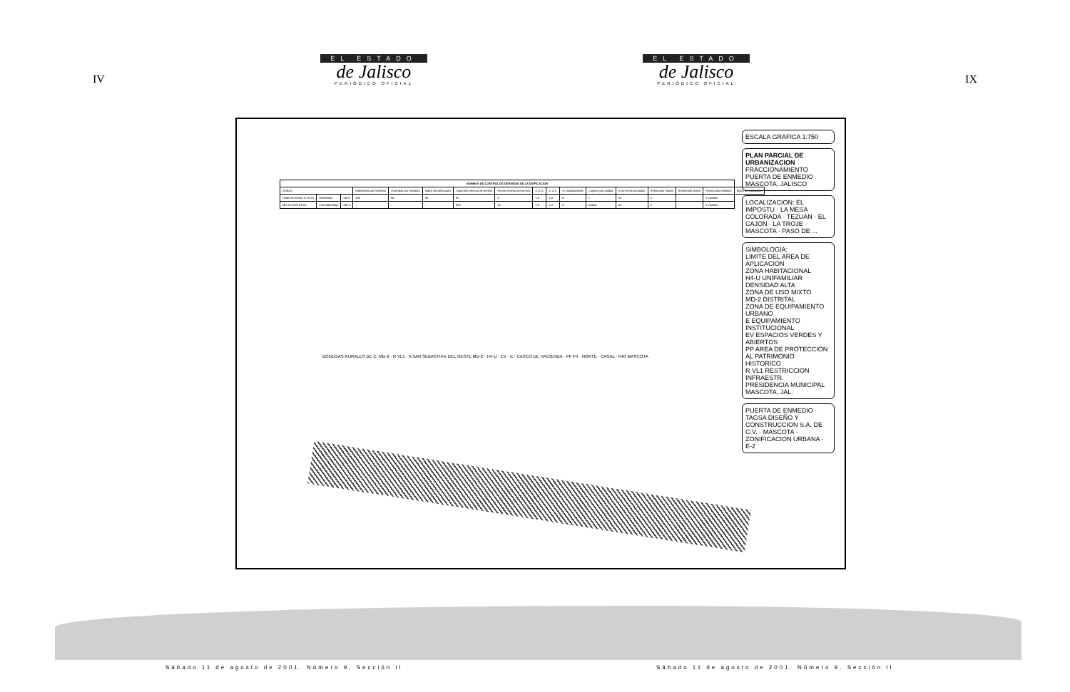IV
EL ESTADO
de Jalisco
PERIÓDICO OFICIAL
EL ESTADO
de Jalisco
PERIÓDICO OFICIAL
IX
| NORMAS DE CONTROL DE DENSIDAD DE LA EDIFICACION | | | | | | | | | | | | | | | | |
| --- | --- | --- | --- | --- | --- | --- | --- | --- | --- | --- | --- | --- | --- | --- | --- | --- |
| ZONAS | | | Habitantes por hectárea | Viviendas por hectárea | Índice de edificación | Superficie mínima de terreno | Frente mínimo del terreno | C.O.S. | C.U.S. | m. multiplicables | Cajones por unidad | % de frente jardinado | Restricción frontal | Restricción lateral | Restricción posterior | Modo de edificación |
| HABITACIONAL D. ALTA | Unifamiliar | H4-U | 290 | 58 | 90 | 90 | 6 | 1.6 | 1.6 | R | 1 | 30 | 2 | – | 3 variable | |
| MIXTO DISTRITAL | Intensidad baja | MD-2 | – | – | – | 800 | 20 | 0.6 | 1.8 | R | s/tabla | 40 | 5 | – | 3 variable | |
BODEGAS RURALES DE C. MD-2 · R VL1 · A SAN SEBASTIAN DEL OESTE MD-2 · H4-U · EV · E · CASCO DE HACIENDA · PP P4 · NORTE · CANAL · RIO MASCOTA
ESCALA GRAFICA 1:750
PLAN PARCIAL DE URBANIZACION
FRACCIONAMIENTO PUERTA DE ENMEDIO
MASCOTA, JALISCO
LOCALIZACION: EL IMPOSTU · LA MESA COLORADA · TEZUAN · EL CAJON · LA TROJE · MASCOTA · PASO DE ...
SIMBOLOGIA:
LIMITE DEL AREA DE APLICACION
ZONA HABITACIONAL
H4-U UNIFAMILIAR DENSIDAD ALTA
ZONA DE USO MIXTO
MD-2 DISTRITAL
ZONA DE EQUIPAMIENTO URBANO
E EQUIPAMIENTO INSTITUCIONAL
EV ESPACIOS VERDES Y ABIERTOS
PP AREA DE PROTECCION AL PATRIMONIO HISTORICO
R VL1 RESTRICCION INFRAESTR.
PRESIDENCIA MUNICIPAL MASCOTA, JAL.
PUERTA DE ENMEDIO · TAGSA DISEÑO Y CONSTRUCCION S.A. DE C.V. · MASCOTA · ZONIFICACION URBANA · E-2
Sábado 11 de agosto de 2001. Número 9. Sección II
Sábado 11 de agosto de 2001. Número 9. Sección II